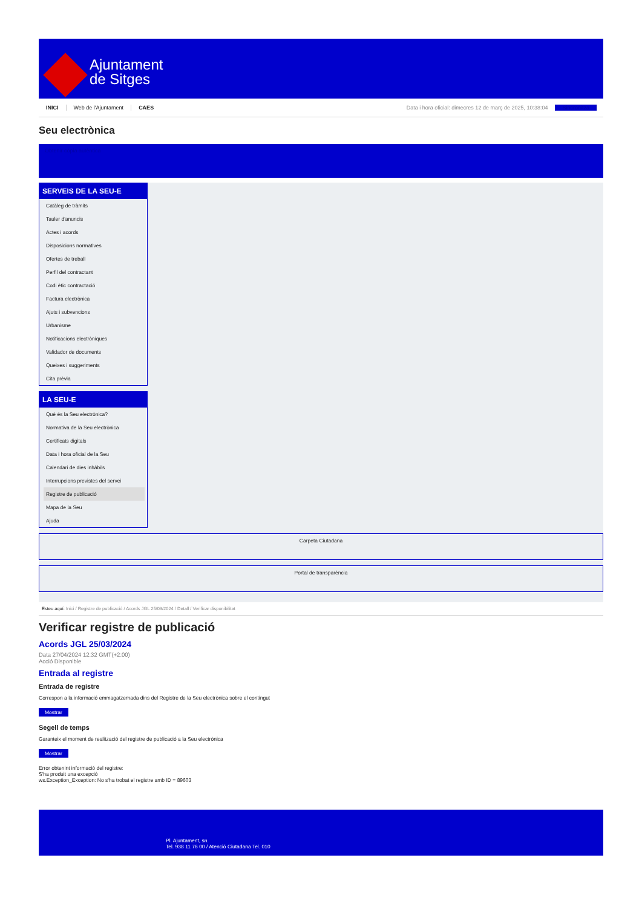Ajuntament
de Sitges
INICI Web de l'Ajuntament CAES Data i hora oficial: dimecres 12 de març de 2025, 10:38:04 Sincronitza
Seu electrònica
Obtenir còpia autèntica
SERVEIS DE LA SEU-E
Catàleg de tràmits
Tauler d'anuncis
Actes i acords
Disposicions normatives
Ofertes de treball
Perfil del contractant
Codi ètic contractació
Factura electrònica
Ajuts i subvencions
Urbanisme
Notificacions electròniques
Validador de documents
Queixes i suggeriments
Cita prèvia
LA SEU-E
Què és la Seu electrònica?
Normativa de la Seu electrònica
Certificats digitals
Data i hora oficial de la Seu
Calendari de dies inhàbils
Interrupcions previstes del servei
Registre de publicació
Mapa de la Seu
Ajuda
Carpeta Ciutadana
Portal de transparència
Esteu aquí: Inici / Registre de publicació / Acords JGL 25/03/2024 / Detall / Verificar disponibilitat
Verificar registre de publicació
Acords JGL 25/03/2024
Data 27/04/2024 12:32 GMT(+2:00)
Acció Disponible
Entrada al registre
Entrada de registre
Correspon a la informació emmagatzemada dins del Registre de la Seu electrònica sobre el contingut
Mostrar
Segell de temps
Garanteix el moment de realització del registre de publicació a la Seu electrònica
Mostrar
Error obtenint informació del registre:
S'ha produit una excepció
ws.Exception_Exception: No s'ha trobat el registre amb ID = 89603
Pl. Ajuntament, sn.
Tel. 938 11 76 00 / Atenció Ciutadana Tel. 010